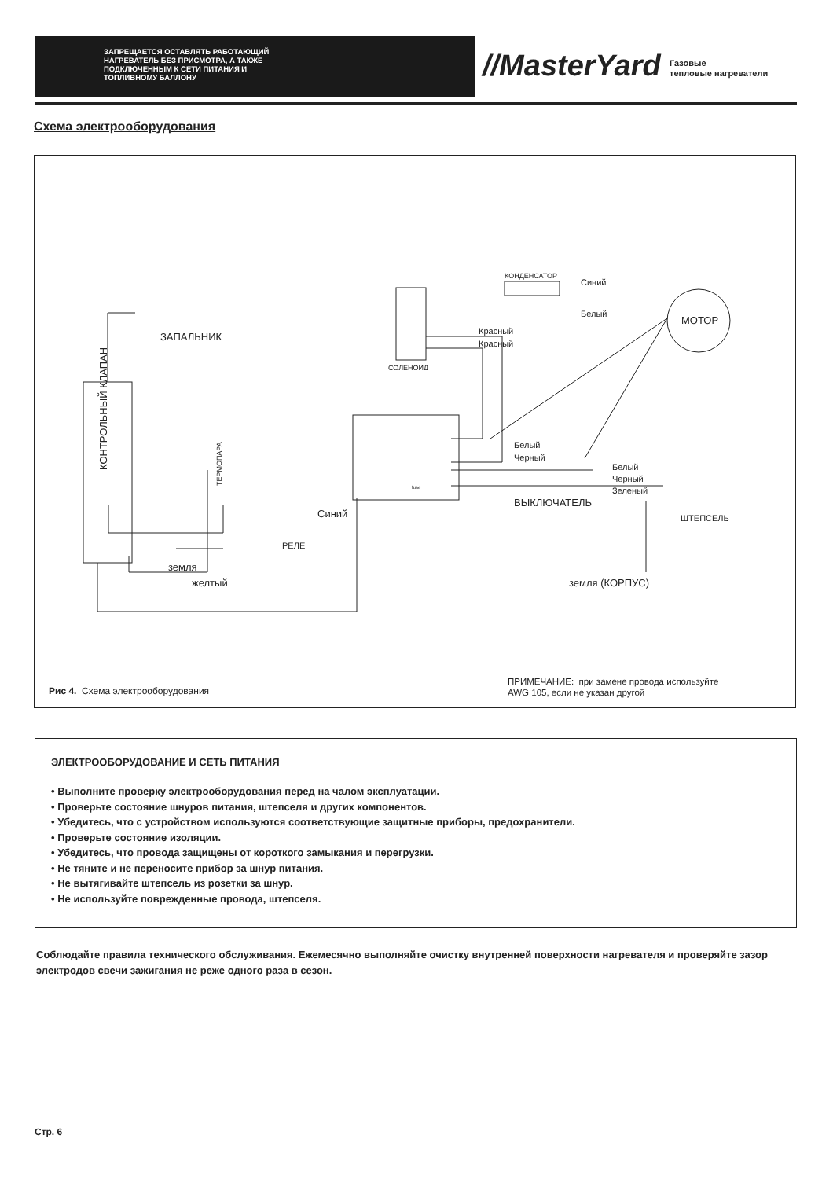ЗАПРЕЩАЕТСЯ ОСТАВЛЯТЬ РАБОТАЮЩИЙ
НАГРЕВАТЕЛЬ БЕЗ ПРИСМОТРА, А ТАКЖЕ
ПОДКЛЮЧЕННЫМ К СЕТИ ПИТАНИЯ И
ТОПЛИВНОМУ БАЛЛОНУ
//MasterYard
Газовые
тепловые нагреватели
Схема электрооборудования
ЗАПАЛЬНИК
Красный
Красный
СОЛЕНОИД
КОНДЕНСАТОР
Синий
Белый
МОТОР
Белый
Черный
Белый
Черный
Зеленый
ВЫКЛЮЧАТЕЛЬ
ШТЕПСЕЛЬ
Синий
РЕЛЕ
земля
желтый
земля (КОРПУС)
fuse
КОНТРОЛЬНЫЙ КЛАПАН
ТЕРМОПАРА
Рис 4. Схема электрооборудования
ПРИМЕЧАНИЕ: при замене провода используйте
AWG 105, если не указан другой
ЭЛЕКТРООБОРУДОВАНИЕ И СЕТЬ ПИТАНИЯ
• Выполните проверку электрооборудования перед на чалом эксплуатации.
• Проверьте состояние шнуров питания, штепселя и других компонентов.
• Убедитесь, что с устройством используются соответствующие защитные приборы, предохранители.
• Проверьте состояние изоляции.
• Убедитесь, что провода защищены от короткого замыкания и перегрузки.
• Не тяните и не переносите прибор за шнур питания.
• Не вытягивайте штепсель из розетки за шнур.
• Не используйте поврежденные провода, штепселя.
Соблюдайте правила технического обслуживания. Ежемесячно выполняйте очистку внутренней поверхности нагревателя и проверяйте зазор электродов свечи зажигания не реже одного раза в сезон.
Стр. 6